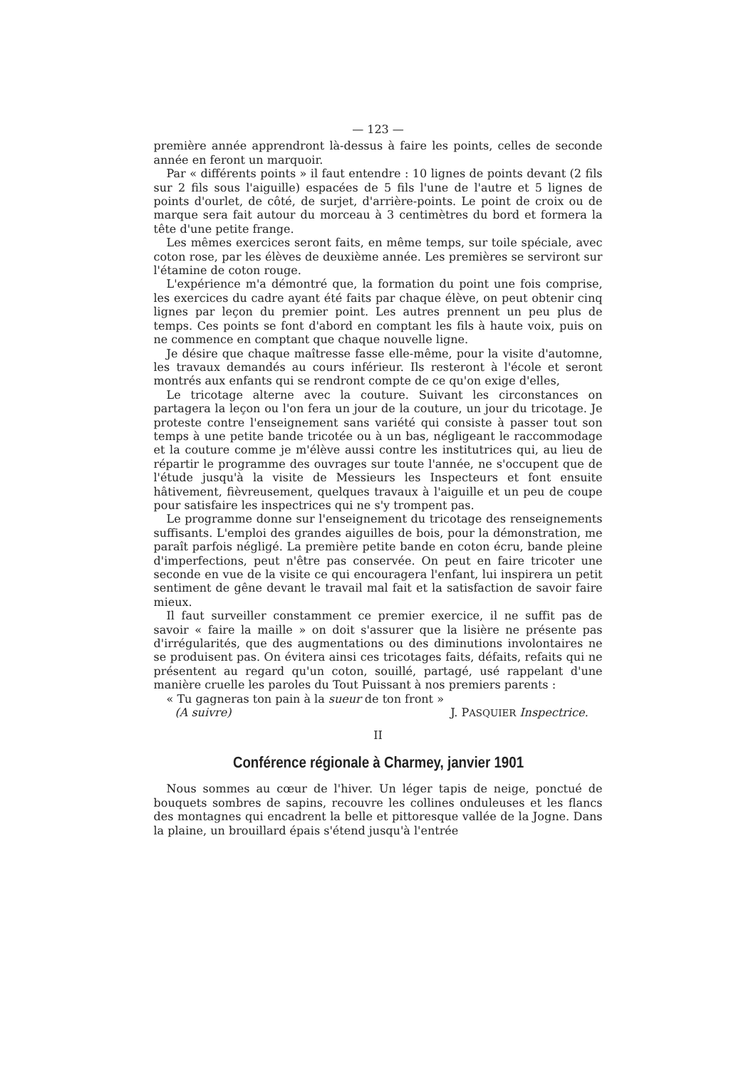— 123 —
première année apprendront là-dessus à faire les points, celles de seconde année en feront un marquoir.
Par « différents points » il faut entendre : 10 lignes de points devant (2 fils sur 2 fils sous l'aiguille) espacées de 5 fils l'une de l'autre et 5 lignes de points d'ourlet, de côté, de surjet, d'arrière-points. Le point de croix ou de marque sera fait autour du morceau à 3 centimètres du bord et formera la tête d'une petite frange.
Les mêmes exercices seront faits, en même temps, sur toile spéciale, avec coton rose, par les élèves de deuxième année. Les premières se serviront sur l'étamine de coton rouge.
L'expérience m'a démontré que, la formation du point une fois comprise, les exercices du cadre ayant été faits par chaque élève, on peut obtenir cinq lignes par leçon du premier point. Les autres prennent un peu plus de temps. Ces points se font d'abord en comptant les fils à haute voix, puis on ne commence en comptant que chaque nouvelle ligne.
Je désire que chaque maîtresse fasse elle-même, pour la visite d'automne, les travaux demandés au cours inférieur. Ils resteront à l'école et seront montrés aux enfants qui se rendront compte de ce qu'on exige d'elles,
Le tricotage alterne avec la couture. Suivant les circonstances on partagera la leçon ou l'on fera un jour de la couture, un jour du tricotage. Je proteste contre l'enseignement sans variété qui consiste à passer tout son temps à une petite bande tricotée ou à un bas, négligeant le raccommodage et la couture comme je m'élève aussi contre les institutrices qui, au lieu de répartir le programme des ouvrages sur toute l'année, ne s'occupent que de l'étude jusqu'à la visite de Messieurs les Inspecteurs et font ensuite hâtivement, fièvreusement, quelques travaux à l'aiguille et un peu de coupe pour satisfaire les inspectrices qui ne s'y trompent pas.
Le programme donne sur l'enseignement du tricotage des renseignements suffisants. L'emploi des grandes aiguilles de bois, pour la démonstration, me paraît parfois négligé. La première petite bande en coton écru, bande pleine d'imperfections, peut n'être pas conservée. On peut en faire tricoter une seconde en vue de la visite ce qui encouragera l'enfant, lui inspirera un petit sentiment de gêne devant le travail mal fait et la satisfaction de savoir faire mieux.
Il faut surveiller constamment ce premier exercice, il ne suffit pas de savoir « faire la maille » on doit s'assurer que la lisière ne présente pas d'irrégularités, que des augmentations ou des diminutions involontaires ne se produisent pas. On évitera ainsi ces tricotages faits, défaits, refaits qui ne présentent au regard qu'un coton, souillé, partagé, usé rappelant d'une manière cruelle les paroles du Tout Puissant à nos premiers parents :
« Tu gagneras ton pain à la sueur de ton front »
(A suivre) J. PASQUIER Inspectrice.
II
Conférence régionale à Charmey, janvier 1901
Nous sommes au cœur de l'hiver. Un léger tapis de neige, ponctué de bouquets sombres de sapins, recouvre les collines onduleuses et les flancs des montagnes qui encadrent la belle et pittoresque vallée de la Jogne. Dans la plaine, un brouillard épais s'étend jusqu'à l'entrée